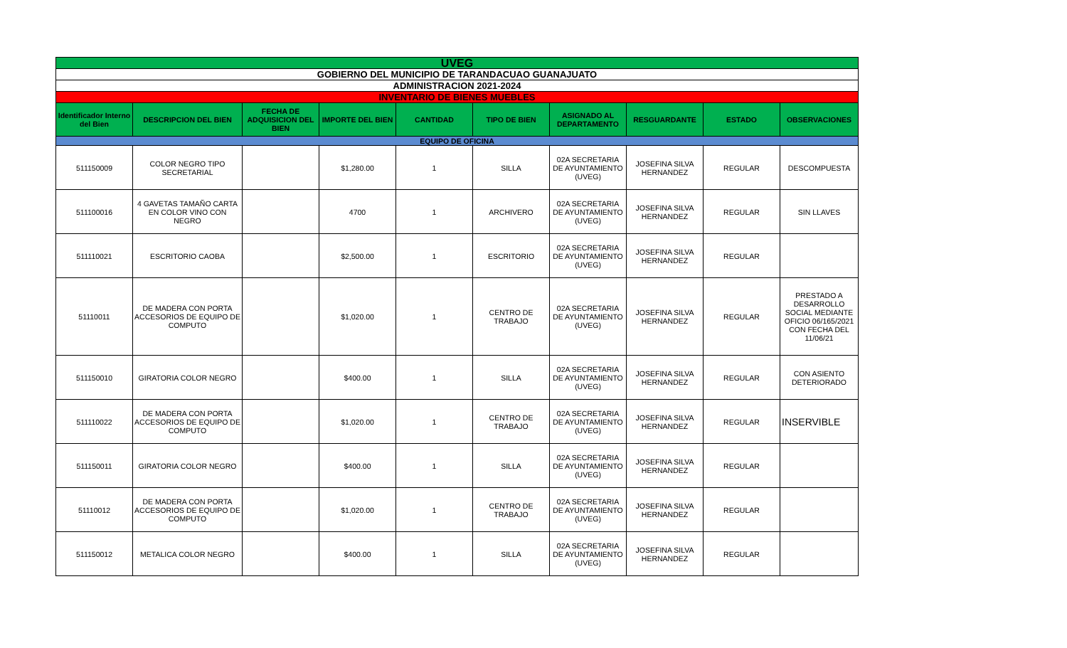| UVEG | | | | | | | | | |
| GOBIERNO DEL MUNICIPIO DE TARANDACUAO GUANAJUATO | | | | | | | | | |
| ADMINISTRACION 2021-2024 | | | | | | | | | |
| INVENTARIO DE BIENES MUEBLES | | | | | | | | | |
| Identificador Interno del Bien | DESCRIPCION DEL BIEN | FECHA DE ADQUISICION DEL BIEN | IMPORTE DEL BIEN | CANTIDAD | TIPO DE BIEN | ASIGNADO AL DEPARTAMENTO | RESGUARDANTE | ESTADO | OBSERVACIONES |
| EQUIPO DE OFICINA | | | | | | | | | |
| 511150009 | COLOR NEGRO TIPO SECRETARIAL | | $1,280.00 | 1 | SILLA | 02A SECRETARIA DE AYUNTAMIENTO (UVEG) | JOSEFINA SILVA HERNANDEZ | REGULAR | DESCOMPUESTA |
| 511100016 | 4 GAVETAS TAMAÑO CARTA EN COLOR VINO CON NEGRO | | 4700 | 1 | ARCHIVERO | 02A SECRETARIA DE AYUNTAMIENTO (UVEG) | JOSEFINA SILVA HERNANDEZ | REGULAR | SIN LLAVES |
| 511110021 | ESCRITORIO CAOBA | | $2,500.00 | 1 | ESCRITORIO | 02A SECRETARIA DE AYUNTAMIENTO (UVEG) | JOSEFINA SILVA HERNANDEZ | REGULAR | |
| 51110011 | DE MADERA CON PORTA ACCESORIOS DE EQUIPO DE COMPUTO | | $1,020.00 | 1 | CENTRO DE TRABAJO | 02A SECRETARIA DE AYUNTAMIENTO (UVEG) | JOSEFINA SILVA HERNANDEZ | REGULAR | PRESTADO A DESARROLLO SOCIAL MEDIANTE OFICIO 06/165/2021 CON FECHA DEL 11/06/21 |
| 511150010 | GIRATORIA COLOR NEGRO | | $400.00 | 1 | SILLA | 02A SECRETARIA DE AYUNTAMIENTO (UVEG) | JOSEFINA SILVA HERNANDEZ | REGULAR | CON ASIENTO DETERIORADO |
| 511110022 | DE MADERA CON PORTA ACCESORIOS DE EQUIPO DE COMPUTO | | $1,020.00 | 1 | CENTRO DE TRABAJO | 02A SECRETARIA DE AYUNTAMIENTO (UVEG) | JOSEFINA SILVA HERNANDEZ | REGULAR | INSERVIBLE |
| 511150011 | GIRATORIA COLOR NEGRO | | $400.00 | 1 | SILLA | 02A SECRETARIA DE AYUNTAMIENTO (UVEG) | JOSEFINA SILVA HERNANDEZ | REGULAR | |
| 51110012 | DE MADERA CON PORTA ACCESORIOS DE EQUIPO DE COMPUTO | | $1,020.00 | 1 | CENTRO DE TRABAJO | 02A SECRETARIA DE AYUNTAMIENTO (UVEG) | JOSEFINA SILVA HERNANDEZ | REGULAR | |
| 511150012 | METALICA COLOR NEGRO | | $400.00 | 1 | SILLA | 02A SECRETARIA DE AYUNTAMIENTO (UVEG) | JOSEFINA SILVA HERNANDEZ | REGULAR | |